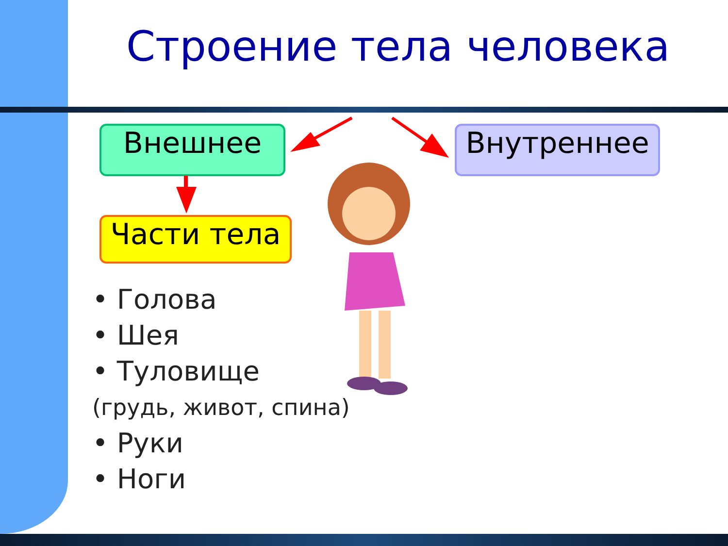Строение тела человека
Внешнее Внутреннее
Части тела
• Голова
• Шея
• Туловище
(грудь, живот, спина)
• Руки
• Ноги